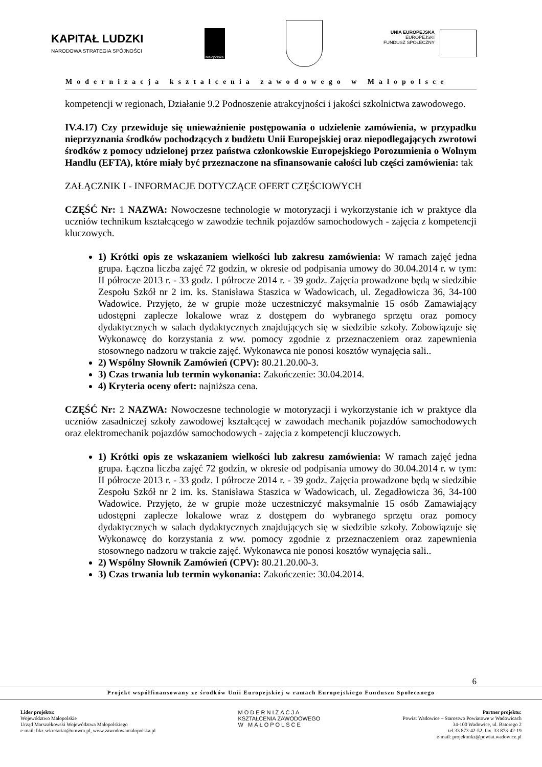KAPITAŁ LUDZKI
NARODOWA STRATEGIA SPÓJNOŚCI
Małopolska
UNIA EUROPEJSKA
EUROPEJSKI
FUNDUSZ SPOŁECZNY
Modernizacja kształcenia zawodowego w Małopolsce
kompetencji w regionach, Działanie 9.2 Podnoszenie atrakcyjności i jakości szkolnictwa zawodowego.
IV.4.17) Czy przewiduje się unieważnienie postępowania o udzielenie zamówienia, w przypadku nieprzyznania środków pochodzących z budżetu Unii Europejskiej oraz niepodlegających zwrotowi środków z pomocy udzielonej przez państwa członkowskie Europejskiego Porozumienia o Wolnym Handlu (EFTA), które miały być przeznaczone na sfinansowanie całości lub części zamówienia: tak
ZAŁĄCZNIK I - INFORMACJE DOTYCZĄCE OFERT CZĘŚCIOWYCH
CZĘŚĆ Nr: 1 NAZWA: Nowoczesne technologie w motoryzacji i wykorzystanie ich w praktyce dla uczniów technikum kształcącego w zawodzie technik pojazdów samochodowych - zajęcia z kompetencji kluczowych.
1) Krótki opis ze wskazaniem wielkości lub zakresu zamówienia: W ramach zajęć jedna grupa. Łączna liczba zajęć 72 godzin, w okresie od podpisania umowy do 30.04.2014 r. w tym: II półrocze 2013 r. - 33 godz. I półrocze 2014 r. - 39 godz. Zajęcia prowadzone będą w siedzibie Zespołu Szkół nr 2 im. ks. Stanisława Staszica w Wadowicach, ul. Zegadłowicza 36, 34-100 Wadowice. Przyjęto, że w grupie może uczestniczyć maksymalnie 15 osób Zamawiający udostępni zaplecze lokalowe wraz z dostępem do wybranego sprzętu oraz pomocy dydaktycznych w salach dydaktycznych znajdujących się w siedzibie szkoły. Zobowiązuje się Wykonawcę do korzystania z ww. pomocy zgodnie z przeznaczeniem oraz zapewnienia stosownego nadzoru w trakcie zajęć. Wykonawca nie ponosi kosztów wynajęcia sali..
2) Wspólny Słownik Zamówień (CPV): 80.21.20.00-3.
3) Czas trwania lub termin wykonania: Zakończenie: 30.04.2014.
4) Kryteria oceny ofert: najniższa cena.
CZĘŚĆ Nr: 2 NAZWA: Nowoczesne technologie w motoryzacji i wykorzystanie ich w praktyce dla uczniów zasadniczej szkoły zawodowej kształcącej w zawodach mechanik pojazdów samochodowych oraz elektromechanik pojazdów samochodowych - zajęcia z kompetencji kluczowych.
1) Krótki opis ze wskazaniem wielkości lub zakresu zamówienia: W ramach zajęć jedna grupa. Łączna liczba zajęć 72 godzin, w okresie od podpisania umowy do 30.04.2014 r. w tym: II półrocze 2013 r. - 33 godz. I półrocze 2014 r. - 39 godz. Zajęcia prowadzone będą w siedzibie Zespołu Szkół nr 2 im. ks. Stanisława Staszica w Wadowicach, ul. Zegadłowicza 36, 34-100 Wadowice. Przyjęto, że w grupie może uczestniczyć maksymalnie 15 osób Zamawiający udostępni zaplecze lokalowe wraz z dostępem do wybranego sprzętu oraz pomocy dydaktycznych w salach dydaktycznych znajdujących się w siedzibie szkoły. Zobowiązuje się Wykonawcę do korzystania z ww. pomocy zgodnie z przeznaczeniem oraz zapewnienia stosownego nadzoru w trakcie zajęć. Wykonawca nie ponosi kosztów wynajęcia sali..
2) Wspólny Słownik Zamówień (CPV): 80.21.20.00-3.
3) Czas trwania lub termin wykonania: Zakończenie: 30.04.2014.
6
Projekt współfinansowany ze środków Unii Europejskiej w ramach Europejskiego Funduszu Społecznego
Lider projektu:
Województwo Małopolskie
Urząd Marszałkowski Województwa Małopolskiego
e-mail: bkz.sekretariat@umwm.pl, www.zawodowamalopolska.pl
MODERNIZACJA
KSZTAŁCENIA ZAWODOWEGO
W MAŁOPOLSCE
Partner projektu:
Powiat Wadowice – Starostwo Powiatowe w Wadowicach
34-100 Wadowice, ul. Batorego 2
tel.33 873-42-52, fax. 33 873-42-19
e-mail: projektmkz@powiat.wadowice.pl